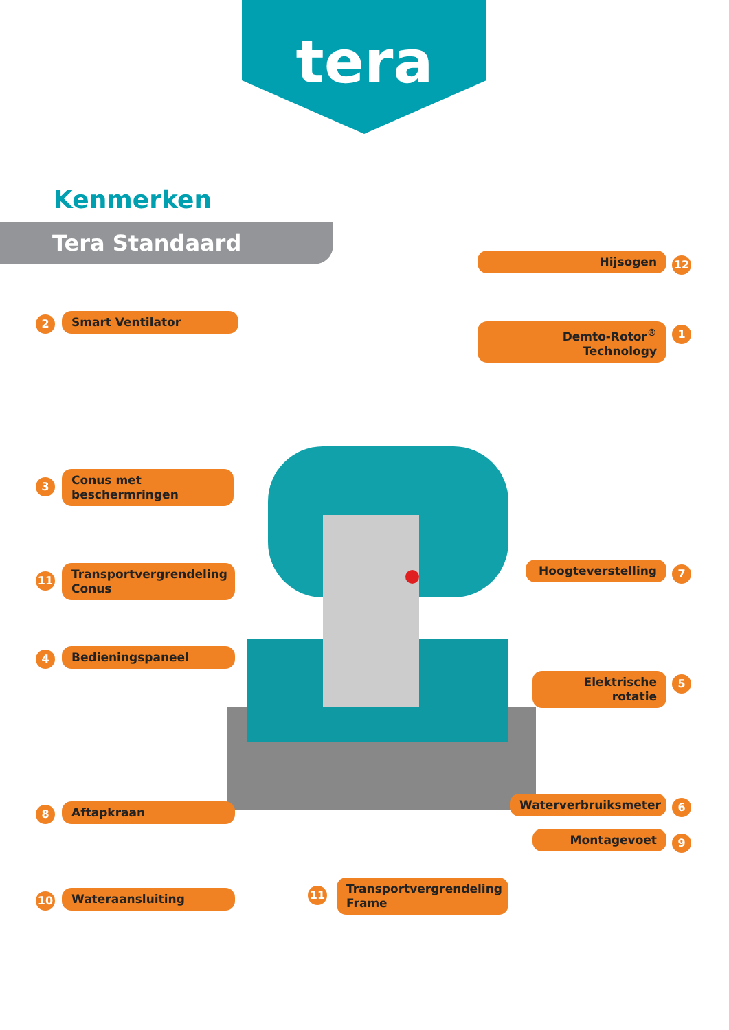tera
Kenmerken
Tera Standaard
2 Smart Ventilator
12
Hijsogen
1
Demto-Rotor<sup>®</sup> Technology
3
Conus met beschermringen
11
Transportvergrendeling Conus
7
Hoogteverstelling
4 Bedieningspaneel
5
Elektrische rotatie
8 Aftapkraan 6
Waterverbruiksmeter
9
Montagevoet
10 Wateraansluiting 11
Transportvergrendeling Frame